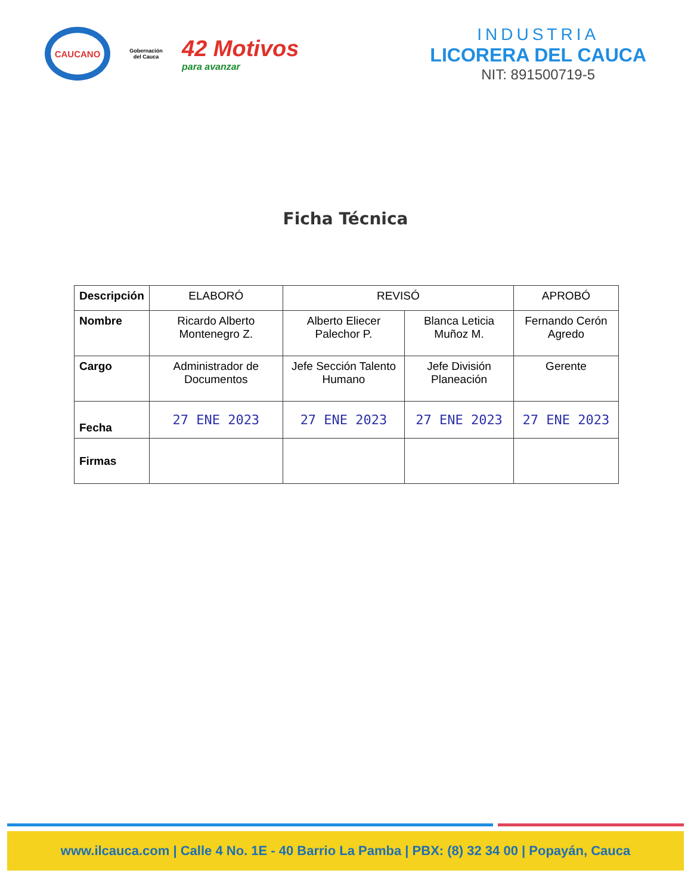CAUCANO
Gobernación del Cauca
42 Motivos
para avanzar
INDUSTRIA
LICORERA DEL CAUCA
NIT: 891500719-5
Ficha Técnica
| Descripción | ELABORÓ | REVISÓ | | APROBÓ |
| --- | --- | --- | --- | --- |
| Nombre | Ricardo Alberto Montenegro Z. | Alberto Eliecer Palechor P. | Blanca Leticia Muñoz M. | Fernando Cerón Agredo |
| Cargo | Administrador de Documentos | Jefe Sección Talento Humano | Jefe División Planeación | Gerente |
| Fecha | 27 ENE 2023 | 27 ENE 2023 | 27 ENE 2023 | 27 ENE 2023 |
| Firmas | | | | |
www.ilcauca.com | Calle 4 No. 1E - 40 Barrio La Pamba | PBX: (8) 32 34 00 | Popayán, Cauca